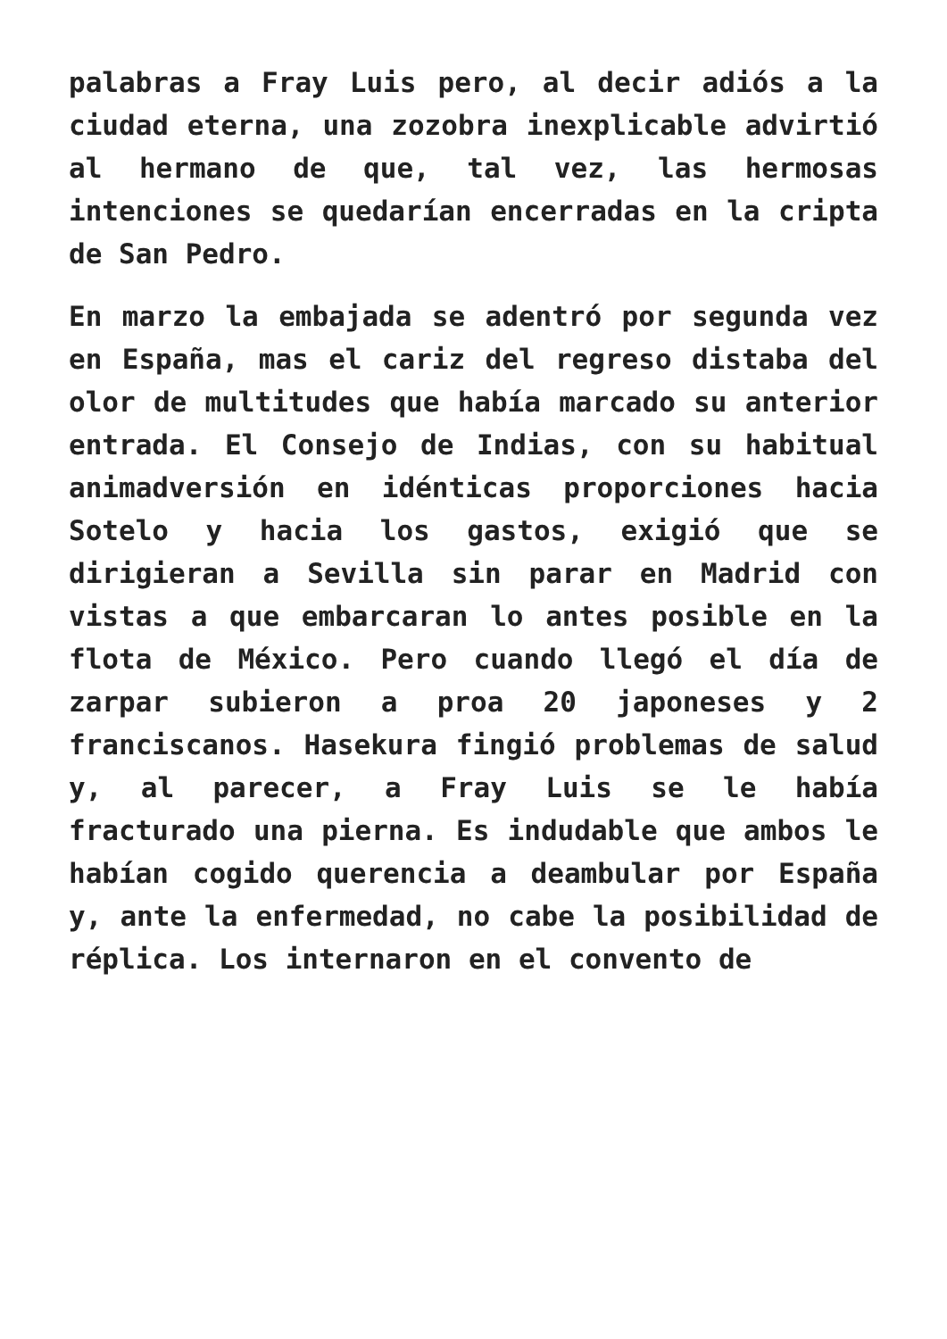palabras a Fray Luis pero, al decir adiós a la ciudad eterna, una zozobra inexplicable advirtió al hermano de que, tal vez, las hermosas intenciones se quedarían encerradas en la cripta de San Pedro.
En marzo la embajada se adentró por segunda vez en España, mas el cariz del regreso distaba del olor de multitudes que había marcado su anterior entrada. El Consejo de Indias, con su habitual animadversión en idénticas proporciones hacia Sotelo y hacia los gastos, exigió que se dirigieran a Sevilla sin parar en Madrid con vistas a que embarcaran lo antes posible en la flota de México. Pero cuando llegó el día de zarpar subieron a proa 20 japoneses y 2 franciscanos. Hasekura fingió problemas de salud y, al parecer, a Fray Luis se le había fracturado una pierna. Es indudable que ambos le habían cogido querencia a deambular por España y, ante la enfermedad, no cabe la posibilidad de réplica. Los internaron en el convento de